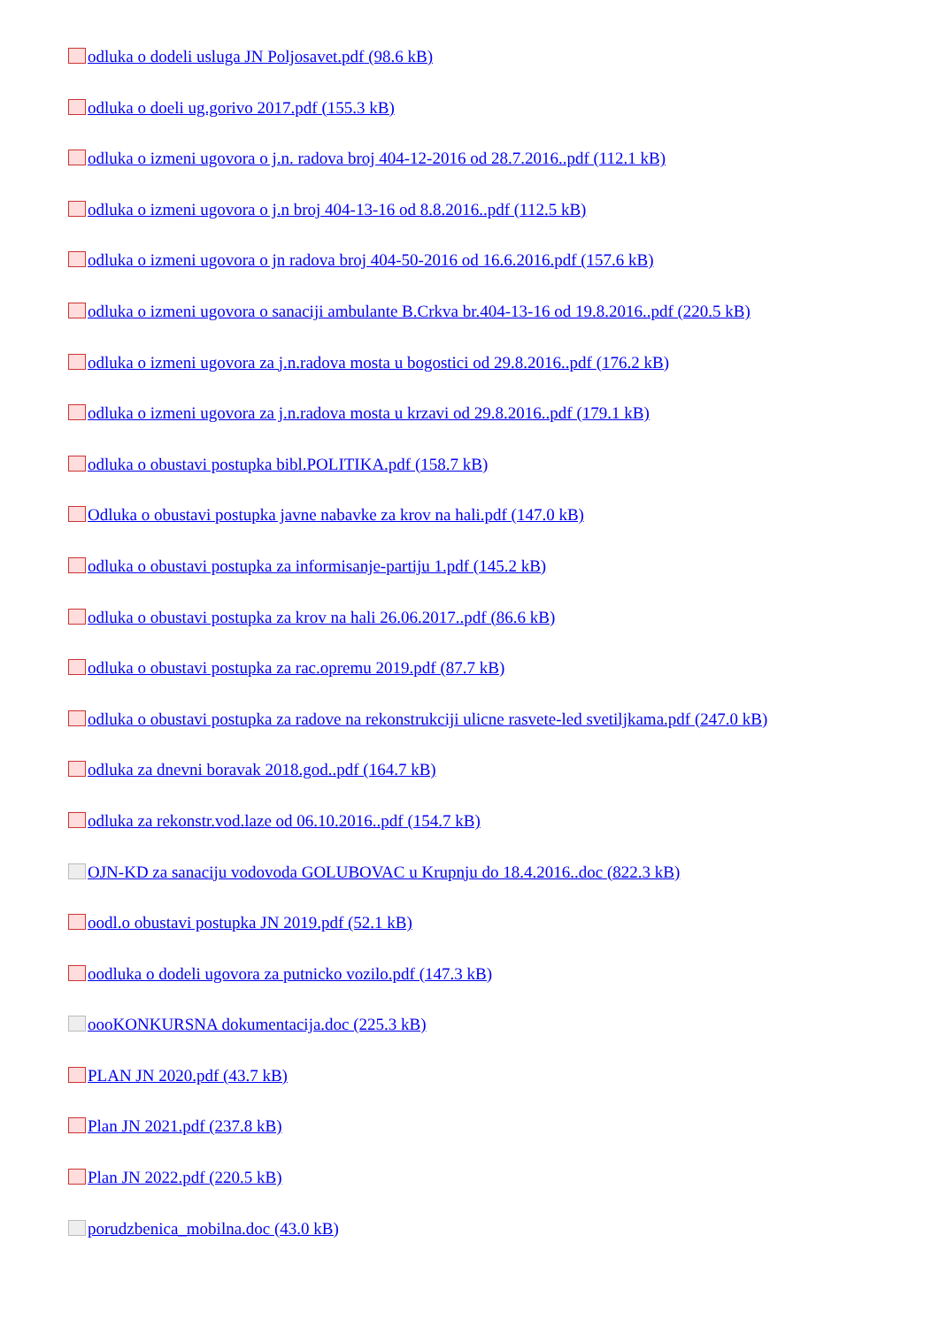odluka o dodeli usluga JN Poljosavet.pdf (98.6 kB)
odluka o doeli ug.gorivo 2017.pdf (155.3 kB)
odluka o izmeni ugovora o j.n. radova broj 404-12-2016 od 28.7.2016..pdf (112.1 kB)
odluka o izmeni ugovora o j.n broj 404-13-16 od 8.8.2016..pdf (112.5 kB)
odluka o izmeni ugovora o jn radova broj 404-50-2016 od 16.6.2016.pdf (157.6 kB)
odluka o izmeni ugovora o sanaciji ambulante B.Crkva br.404-13-16 od 19.8.2016..pdf (220.5 kB)
odluka o izmeni ugovora za j.n.radova mosta u bogostici od 29.8.2016..pdf (176.2 kB)
odluka o izmeni ugovora za j.n.radova mosta u krzavi od 29.8.2016..pdf (179.1 kB)
odluka o obustavi postupka bibl.POLITIKA.pdf (158.7 kB)
Odluka o obustavi postupka javne nabavke za krov na hali.pdf (147.0 kB)
odluka o obustavi postupka za informisanje-partiju 1.pdf (145.2 kB)
odluka o obustavi postupka za krov na hali 26.06.2017..pdf (86.6 kB)
odluka o obustavi postupka za rac.opremu 2019.pdf (87.7 kB)
odluka o obustavi postupka za radove na rekonstrukciji ulicne rasvete-led svetiljkama.pdf (247.0 kB)
odluka za dnevni boravak 2018.god..pdf (164.7 kB)
odluka za rekonstr.vod.laze od 06.10.2016..pdf (154.7 kB)
OJN-KD za sanaciju vodovoda GOLUBOVAC u Krupnju do 18.4.2016..doc (822.3 kB)
oodl.o obustavi postupka JN 2019.pdf (52.1 kB)
oodluka o dodeli ugovora za putnicko vozilo.pdf (147.3 kB)
oooKONKURSNA dokumentacija.doc (225.3 kB)
PLAN JN 2020.pdf (43.7 kB)
Plan JN 2021.pdf (237.8 kB)
Plan JN 2022.pdf (220.5 kB)
porudzbenica_mobilna.doc (43.0 kB)